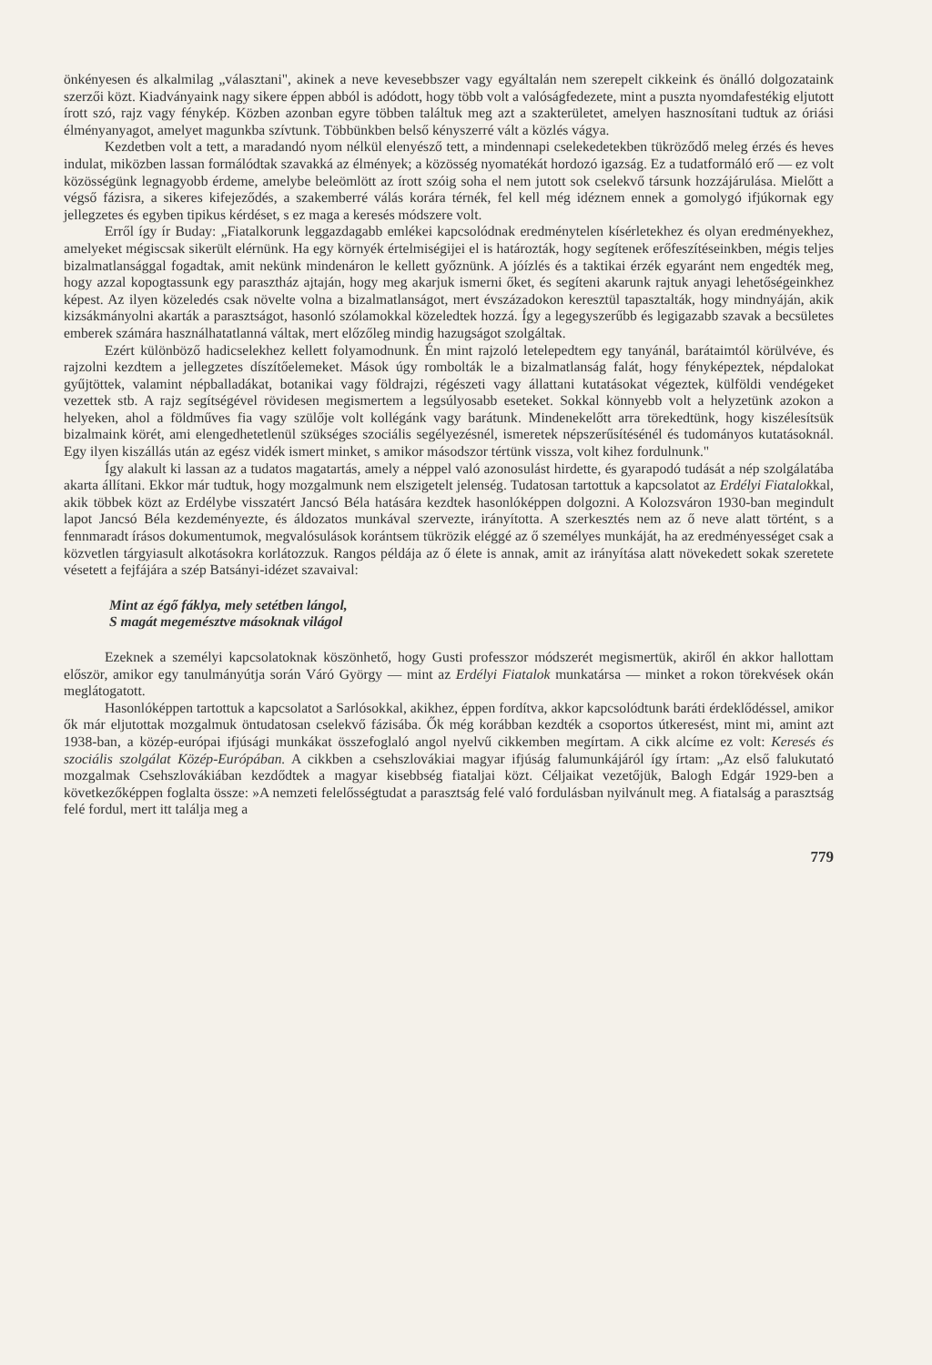önkényesen és alkalmilag „választani", akinek a neve kevesebbszer vagy egyáltalán nem szerepelt cikkeink és önálló dolgozataink szerzői közt. Kiadványaink nagy sikere éppen abból is adódott, hogy több volt a valóságfedezete, mint a puszta nyomdafestékig eljutott írott szó, rajz vagy fénykép. Közben azonban egyre többen találtuk meg azt a szakterületet, amelyen hasznosítani tudtuk az óriási élményanyagot, amelyet magunkba szívtunk. Többünkben belső kényszerré vált a közlés vágya.
Kezdetben volt a tett, a maradandó nyom nélkül elenyésző tett, a mindennapi cselekedetekben tükröződő meleg érzés és heves indulat, miközben lassan formálódtak szavakká az élmények; a közösség nyomatékát hordozó igazság. Ez a tudatformáló erő — ez volt közösségünk legnagyobb érdeme, amelybe beleömlött az írott szóig soha el nem jutott sok cselekvő társunk hozzájárulása. Mielőtt a végső fázisra, a sikeres kifejeződés, a szakemberré válás korára térnék, fel kell még idéznem ennek a gomolygó ifjúkornak egy jellegzetes és egyben tipikus kérdéset, s ez maga a keresés módszere volt.
Erről így ír Buday: „Fiatalkorunk leggazdagabb emlékei kapcsolódnak eredménytelen kísérletekhez és olyan eredményekhez, amelyeket mégiscsak sikerült elérnünk. Ha egy környék értelmiségijei el is határozták, hogy segítenek erőfeszítéseinkben, mégis teljes bizalmatlansággal fogadtak, amit nekünk mindenáron le kellett győznünk. A jóízlés és a taktikai érzék egyaránt nem engedték meg, hogy azzal kopogtassunk egy parasztház ajtaján, hogy meg akarjuk ismerni őket, és segíteni akarunk rajtuk anyagi lehetőségeinkhez képest. Az ilyen közeledés csak növelte volna a bizalmatlanságot, mert évszázadokon keresztül tapasztalták, hogy mindnyáján, akik kizsákmányolni akarták a parasztságot, hasonló szólamokkal közeledtek hozzá. Így a legegyszerűbb és legigazabb szavak a becsületes emberek számára használhatatlanná váltak, mert előzőleg mindig hazugságot szolgáltak.
Ezért különböző hadicselekhez kellett folyamodnunk. Én mint rajzoló letelepedtem egy tanyánál, barátaimtól körülvéve, és rajzolni kezdtem a jellegzetes díszítőelemeket. Mások úgy rombolták le a bizalmatlanság falát, hogy fényképeztek, népdalokat gyűjtöttek, valamint népballadákat, botanikai vagy földrajzi, régészeti vagy állattani kutatásokat végeztek, külföldi vendégeket vezettek stb. A rajz segítségével rövidesen megismertem a legsúlyosabb eseteket. Sokkal könnyebb volt a helyzetünk azokon a helyeken, ahol a földműves fia vagy szülője volt kollégánk vagy barátunk. Mindenekelőtt arra törekedtünk, hogy kiszélesítsük bizalmaink körét, ami elengedhetetlenül szükséges szociális segélyezésnél, ismeretek népszerűsítésénél és tudományos kutatásoknál. Egy ilyen kiszállás után az egész vidék ismert minket, s amikor másodszor tértünk vissza, volt kihez fordulnunk."
Így alakult ki lassan az a tudatos magatartás, amely a néppel való azonosulást hirdette, és gyarapodó tudását a nép szolgálatába akarta állítani. Ekkor már tudtuk, hogy mozgalmunk nem elszigetelt jelenség. Tudatosan tartottuk a kapcsolatot az Erdélyi Fiatalokkal, akik többek közt az Erdélybe visszatért Jancsó Béla hatására kezdtek hasonlóképpen dolgozni. A Kolozsváron 1930-ban megindult lapot Jancsó Béla kezdeményezte, és áldozatos munkával szervezte, irányította. A szerkesztés nem az ő neve alatt történt, s a fennmaradt írásos dokumentumok, megvalósulások korántsem tükrözik eléggé az ő személyes munkáját, ha az eredményességet csak a közvetlen tárgyiasult alkotásokra korlátozzuk. Rangos példája az ő élete is annak, amit az irányítása alatt növekedett sokak szeretete vésetett a fejfájára a szép Batsányi-idézet szavaival:
Mint az égő fáklya, mely setétben lángol,
S magát megemésztve másoknak világol
Ezeknek a személyi kapcsolatoknak köszönhető, hogy Gusti professzor módszerét megismertük, akiről én akkor hallottam először, amikor egy tanulmányútja során Váró György — mint az Erdélyi Fiatalok munkatársa — minket a rokon törekvések okán meglátogatott.
Hasonlóképpen tartottuk a kapcsolatot a Sarlósokkal, akikhez, éppen fordítva, akkor kapcsolódtunk baráti érdeklődéssel, amikor ők már eljutottak mozgalmuk öntudatosan cselekvő fázisába. Ők még korábban kezdték a csoportos útkeresést, mint mi, amint azt 1938-ban, a közép-európai ifjúsági munkákat összefoglaló angol nyelvű cikkemben megírtam. A cikk alcíme ez volt: Keresés és szociális szolgálat Közép-Európában. A cikkben a csehszlovákiai magyar ifjúság falumunkájáról így írtam: „Az első falukutató mozgalmak Csehszlovákiában kezdődtek a magyar kisebbség fiataljai közt. Céljaikat vezetőjük, Balogh Edgár 1929-ben a következőképpen foglalta össze: »A nemzeti felelősségtudat a parasztság felé való fordulásban nyilvánult meg. A fiatalság a parasztság felé fordul, mert itt találja meg a
779